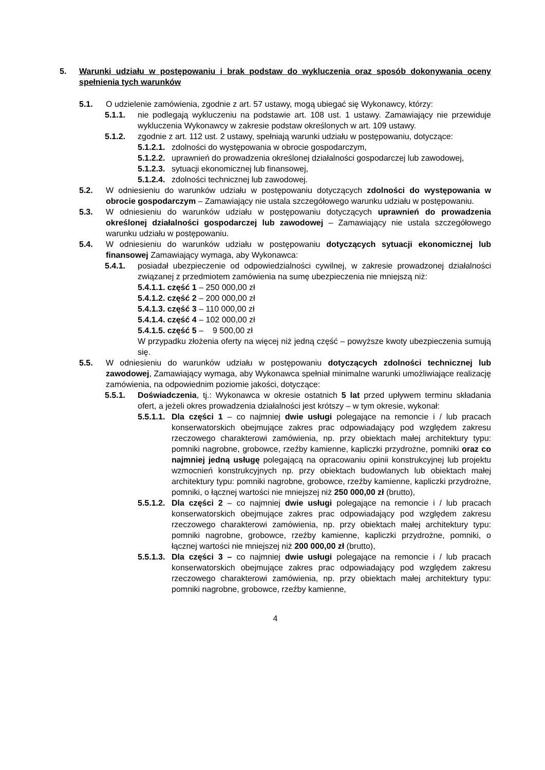5. Warunki udziału w postępowaniu i brak podstaw do wykluczenia oraz sposób dokonywania oceny spełnienia tych warunków
5.1. O udzielenie zamówienia, zgodnie z art. 57 ustawy, mogą ubiegać się Wykonawcy, którzy:
5.1.1. nie podlegają wykluczeniu na podstawie art. 108 ust. 1 ustawy. Zamawiający nie przewiduje wykluczenia Wykonawcy w zakresie podstaw określonych w art. 109 ustawy.
5.1.2. zgodnie z art. 112 ust. 2 ustawy, spełniają warunki udziału w postępowaniu, dotyczące:
5.1.2.1. zdolności do występowania w obrocie gospodarczym,
5.1.2.2. uprawnień do prowadzenia określonej działalności gospodarczej lub zawodowej,
5.1.2.3. sytuacji ekonomicznej lub finansowej,
5.1.2.4. zdolności technicznej lub zawodowej.
5.2. W odniesieniu do warunków udziału w postępowaniu dotyczących zdolności do występowania w obrocie gospodarczym – Zamawiający nie ustala szczegółowego warunku udziału w postępowaniu.
5.3. W odniesieniu do warunków udziału w postępowaniu dotyczących uprawnień do prowadzenia określonej działalności gospodarczej lub zawodowej – Zamawiający nie ustala szczegółowego warunku udziału w postępowaniu.
5.4. W odniesieniu do warunków udziału w postępowaniu dotyczących sytuacji ekonomicznej lub finansowej Zamawiający wymaga, aby Wykonawca:
5.4.1. posiadał ubezpieczenie od odpowiedzialności cywilnej, w zakresie prowadzonej działalności związanej z przedmiotem zamówienia na sumę ubezpieczenia nie mniejszą niż:
5.4.1.1. część 1 – 250 000,00 zł
5.4.1.2. część 2 – 200 000,00 zł
5.4.1.3. część 3 – 110 000,00 zł
5.4.1.4. część 4 – 102 000,00 zł
5.4.1.5. część 5 – 9 500,00 zł
W przypadku złożenia oferty na więcej niż jedną część – powyższe kwoty ubezpieczenia sumują się.
5.5. W odniesieniu do warunków udziału w postępowaniu dotyczących zdolności technicznej lub zawodowej, Zamawiający wymaga, aby Wykonawca spełniał minimalne warunki umożliwiające realizację zamówienia, na odpowiednim poziomie jakości, dotyczące:
5.5.1. Doświadczenia, tj.: Wykonawca w okresie ostatnich 5 lat przed upływem terminu składania ofert, a jeżeli okres prowadzenia działalności jest krótszy – w tym okresie, wykonał:
5.5.1.1. Dla części 1 – co najmniej dwie usługi polegające na remoncie i / lub pracach konserwatorskich obejmujące zakres prac odpowiadający pod względem zakresu rzeczowego charakterowi zamówienia, np. przy obiektach małej architektury typu: pomniki nagrobne, grobowce, rzeźby kamienne, kapliczki przydrożne, pomniki oraz co najmniej jedną usługę polegającą na opracowaniu opinii konstrukcyjnej lub projektu wzmocnień konstrukcyjnych np. przy obiektach budowlanych lub obiektach małej architektury typu: pomniki nagrobne, grobowce, rzeźby kamienne, kapliczki przydrożne, pomniki, o łącznej wartości nie mniejszej niż 250 000,00 zł (brutto),
5.5.1.2. Dla części 2 – co najmniej dwie usługi polegające na remoncie i / lub pracach konserwatorskich obejmujące zakres prac odpowiadający pod względem zakresu rzeczowego charakterowi zamówienia, np. przy obiektach małej architektury typu: pomniki nagrobne, grobowce, rzeźby kamienne, kapliczki przydrożne, pomniki, o łącznej wartości nie mniejszej niż 200 000,00 zł (brutto),
5.5.1.3. Dla części 3 – co najmniej dwie usługi polegające na remoncie i / lub pracach konserwatorskich obejmujące zakres prac odpowiadający pod względem zakresu rzeczowego charakterowi zamówienia, np. przy obiektach małej architektury typu: pomniki nagrobne, grobowce, rzeźby kamienne,
4